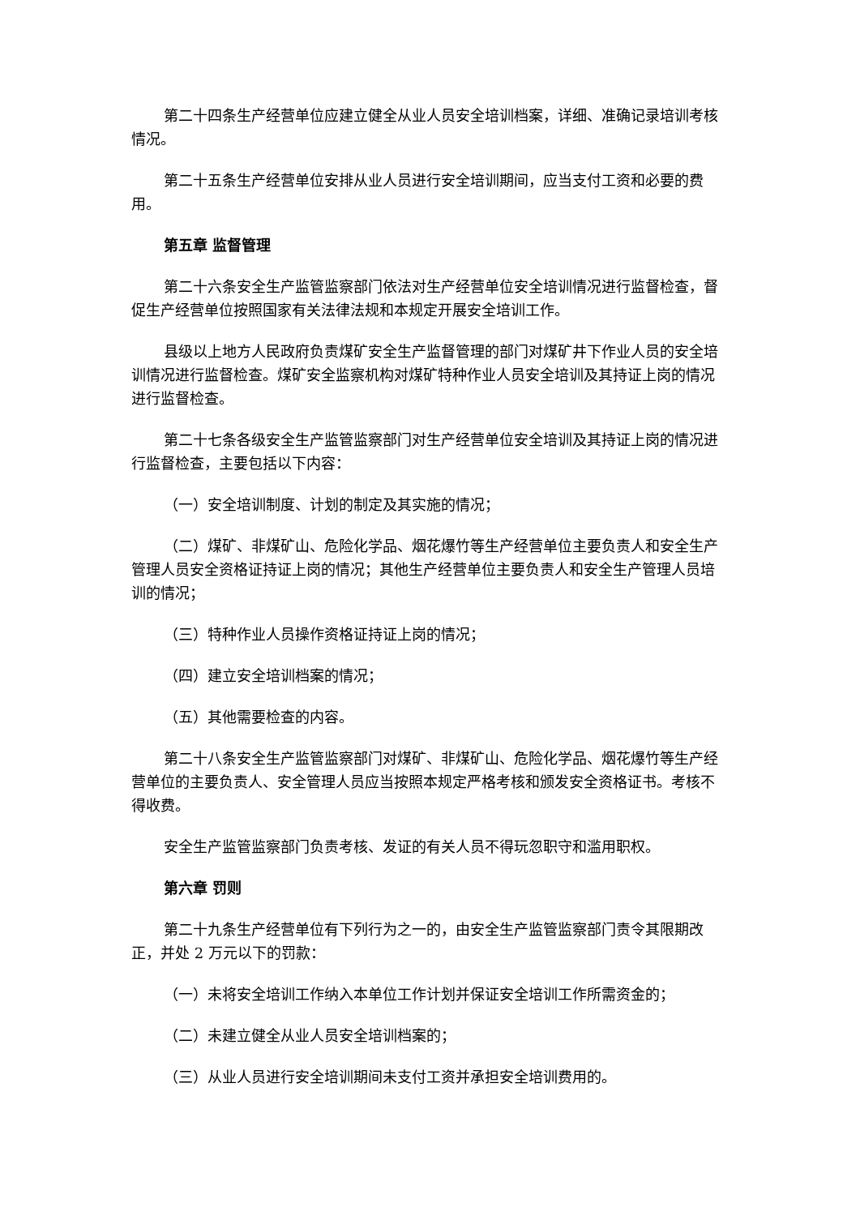第二十四条生产经营单位应建立健全从业人员安全培训档案，详细、准确记录培训考核情况。
第二十五条生产经营单位安排从业人员进行安全培训期间，应当支付工资和必要的费用。
第五章 监督管理
第二十六条安全生产监管监察部门依法对生产经营单位安全培训情况进行监督检查，督促生产经营单位按照国家有关法律法规和本规定开展安全培训工作。
县级以上地方人民政府负责煤矿安全生产监督管理的部门对煤矿井下作业人员的安全培训情况进行监督检查。煤矿安全监察机构对煤矿特种作业人员安全培训及其持证上岗的情况进行监督检查。
第二十七条各级安全生产监管监察部门对生产经营单位安全培训及其持证上岗的情况进行监督检查，主要包括以下内容：
（一）安全培训制度、计划的制定及其实施的情况；
（二）煤矿、非煤矿山、危险化学品、烟花爆竹等生产经营单位主要负责人和安全生产管理人员安全资格证持证上岗的情况；其他生产经营单位主要负责人和安全生产管理人员培训的情况；
（三）特种作业人员操作资格证持证上岗的情况；
（四）建立安全培训档案的情况；
（五）其他需要检查的内容。
第二十八条安全生产监管监察部门对煤矿、非煤矿山、危险化学品、烟花爆竹等生产经营单位的主要负责人、安全管理人员应当按照本规定严格考核和颁发安全资格证书。考核不得收费。
安全生产监管监察部门负责考核、发证的有关人员不得玩忽职守和滥用职权。
第六章 罚则
第二十九条生产经营单位有下列行为之一的，由安全生产监管监察部门责令其限期改正，并处 2 万元以下的罚款：
（一）未将安全培训工作纳入本单位工作计划并保证安全培训工作所需资金的；
（二）未建立健全从业人员安全培训档案的；
（三）从业人员进行安全培训期间未支付工资并承担安全培训费用的。